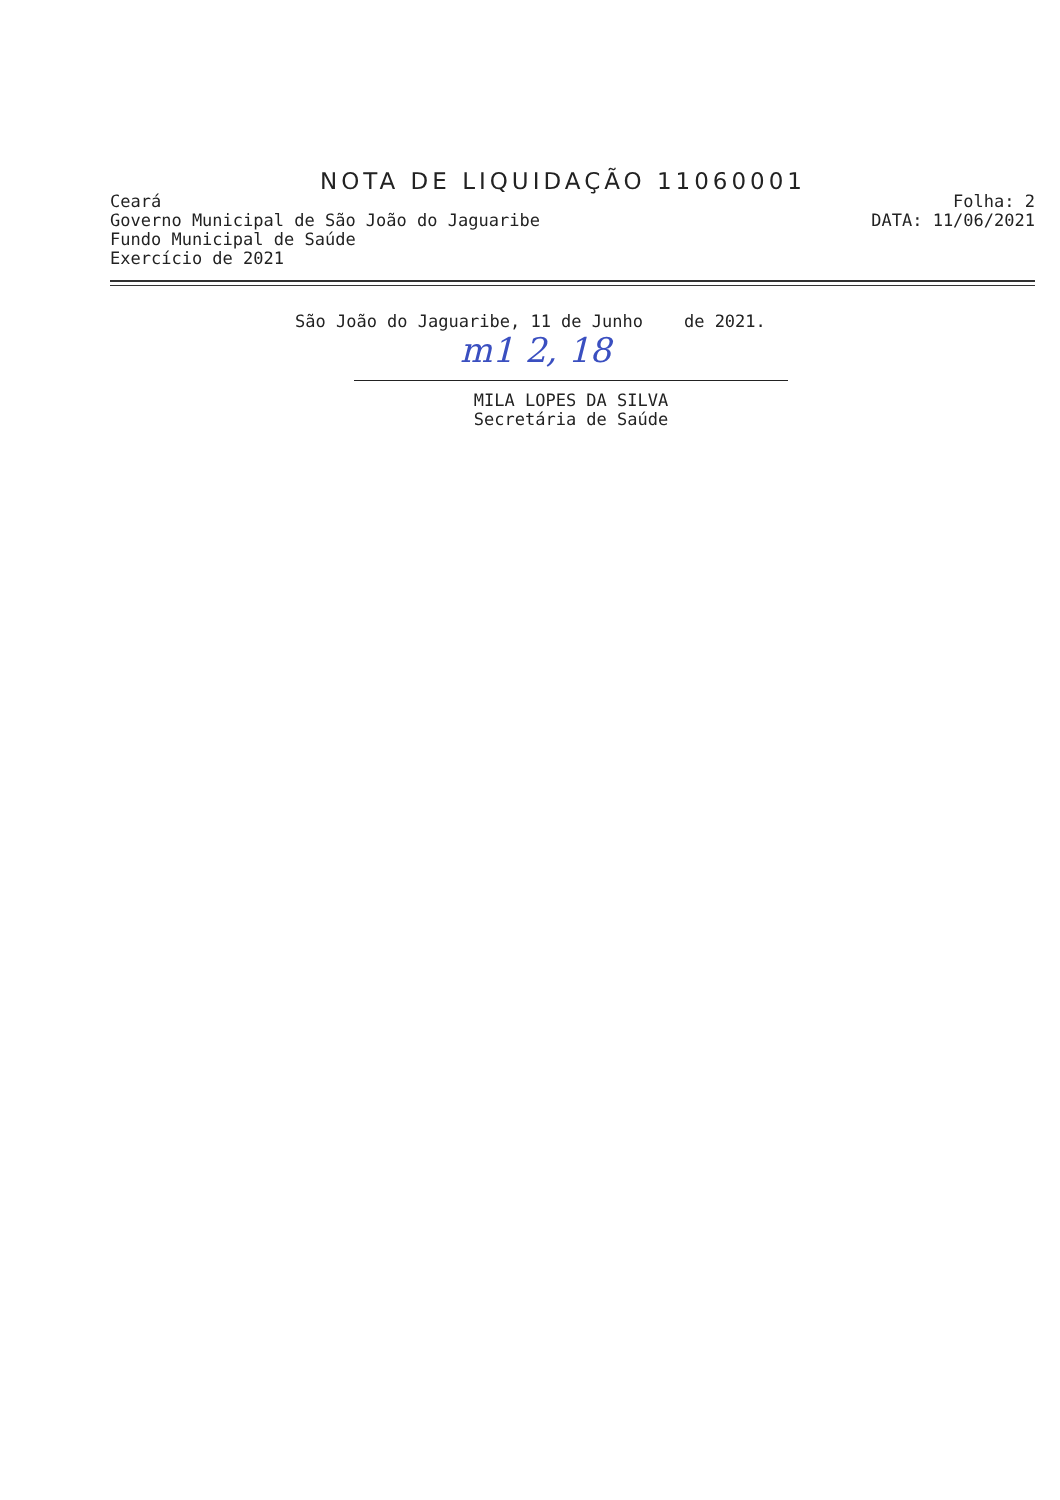NOTA DE LIQUIDAÇÃO 11060001
Ceará
Governo Municipal de São João do Jaguaribe
Fundo Municipal de Saúde
Exercício de 2021
Folha: 2
DATA: 11/06/2021
São João do Jaguaribe, 11 de Junho de 2021.
m1 2, 18
MILA LOPES DA SILVA
Secretária de Saúde